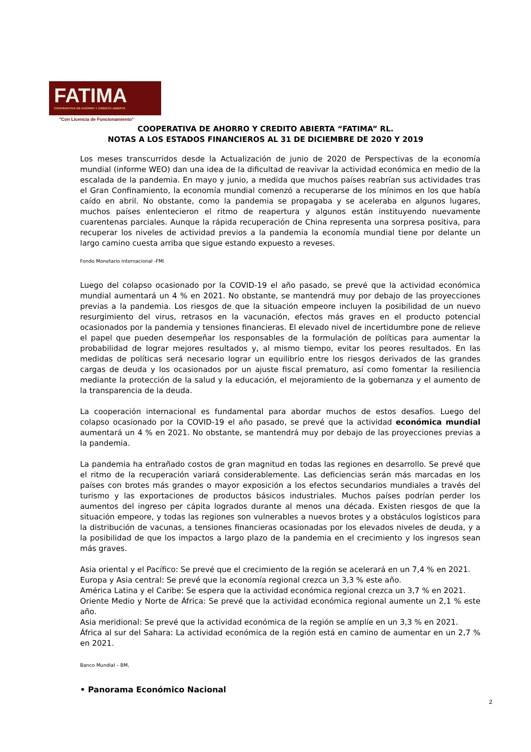FATIMA
COOPERATIVA DE AHORRO Y CRÉDITO ABIERTA
"Con Licencia de Funcionamiento"
COOPERATIVA DE AHORRO Y CREDITO ABIERTA “FATIMA” RL.
NOTAS A LOS ESTADOS FINANCIEROS AL 31 DE DICIEMBRE DE 2020 Y 2019
Los meses transcurridos desde la Actualización de junio de 2020 de Perspectivas de la economía mundial (informe WEO) dan una idea de la dificultad de reavivar la actividad económica en medio de la escalada de la pandemia. En mayo y junio, a medida que muchos países reabrían sus actividades tras el Gran Confinamiento, la economía mundial comenzó a recuperarse de los mínimos en los que había caído en abril. No obstante, como la pandemia se propagaba y se aceleraba en algunos lugares, muchos países enlentecieron el ritmo de reapertura y algunos están instituyendo nuevamente cuarentenas parciales. Aunque la rápida recuperación de China representa una sorpresa positiva, para recuperar los niveles de actividad previos a la pandemia la economía mundial tiene por delante un largo camino cuesta arriba que sigue estando expuesto a reveses.
Fondo Monetario Internacional -FMI
Luego del colapso ocasionado por la COVID-19 el año pasado, se prevé que la actividad económica mundial aumentará un 4 % en 2021. No obstante, se mantendrá muy por debajo de las proyecciones previas a la pandemia. Los riesgos de que la situación empeore incluyen la posibilidad de un nuevo resurgimiento del virus, retrasos en la vacunación, efectos más graves en el producto potencial ocasionados por la pandemia y tensiones financieras. El elevado nivel de incertidumbre pone de relieve el papel que pueden desempeñar los responsables de la formulación de políticas para aumentar la probabilidad de lograr mejores resultados y, al mismo tiempo, evitar los peores resultados. En las medidas de políticas será necesario lograr un equilibrio entre los riesgos derivados de las grandes cargas de deuda y los ocasionados por un ajuste fiscal prematuro, así como fomentar la resiliencia mediante la protección de la salud y la educación, el mejoramiento de la gobernanza y el aumento de la transparencia de la deuda.
La cooperación internacional es fundamental para abordar muchos de estos desafíos. Luego del colapso ocasionado por la COVID-19 el año pasado, se prevé que la actividad económica mundial aumentará un 4 % en 2021. No obstante, se mantendrá muy por debajo de las proyecciones previas a la pandemia.
La pandemia ha entrañado costos de gran magnitud en todas las regiones en desarrollo. Se prevé que el ritmo de la recuperación variará considerablemente. Las deficiencias serán más marcadas en los países con brotes más grandes o mayor exposición a los efectos secundarios mundiales a través del turismo y las exportaciones de productos básicos industriales. Muchos países podrían perder los aumentos del ingreso per cápita logrados durante al menos una década. Existen riesgos de que la situación empeore, y todas las regiones son vulnerables a nuevos brotes y a obstáculos logísticos para la distribución de vacunas, a tensiones financieras ocasionadas por los elevados niveles de deuda, y a la posibilidad de que los impactos a largo plazo de la pandemia en el crecimiento y los ingresos sean más graves.
Asia oriental y el Pacífico: Se prevé que el crecimiento de la región se acelerará en un 7,4 % en 2021.
Europa y Asia central: Se prevé que la economía regional crezca un 3,3 % este año.
América Latina y el Caribe: Se espera que la actividad económica regional crezca un 3,7 % en 2021.
Oriente Medio y Norte de África: Se prevé que la actividad económica regional aumente un 2,1 % este año.
Asia meridional: Se prevé que la actividad económica de la región se amplíe en un 3,3 % en 2021.
África al sur del Sahara: La actividad económica de la región está en camino de aumentar en un 2,7 % en 2021.
Banco Mundial – BM,
• Panorama Económico Nacional
2